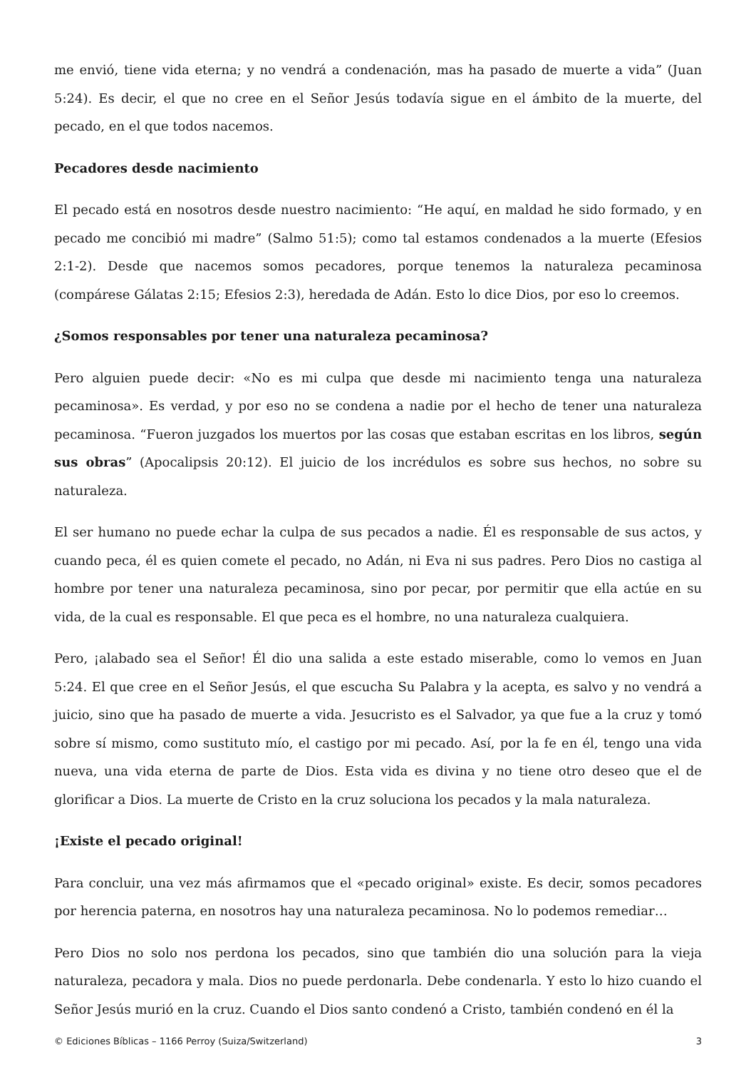me envió, tiene vida eterna; y no vendrá a condenación, mas ha pasado de muerte a vida” (Juan 5:24). Es decir, el que no cree en el Señor Jesús todavía sigue en el ámbito de la muerte, del pecado, en el que todos nacemos.
Pecadores desde nacimiento
El pecado está en nosotros desde nuestro nacimiento: “He aquí, en maldad he sido formado, y en pecado me concibió mi madre” (Salmo 51:5); como tal estamos condenados a la muerte (Efesios 2:1-2). Desde que nacemos somos pecadores, porque tenemos la naturaleza pecaminosa (compárese Gálatas 2:15; Efesios 2:3), heredada de Adán. Esto lo dice Dios, por eso lo creemos.
¿Somos responsables por tener una naturaleza pecaminosa?
Pero alguien puede decir: «No es mi culpa que desde mi nacimiento tenga una naturaleza pecaminosa». Es verdad, y por eso no se condena a nadie por el hecho de tener una naturaleza pecaminosa. “Fueron juzgados los muertos por las cosas que estaban escritas en los libros, según sus obras” (Apocalipsis 20:12). El juicio de los incrédulos es sobre sus hechos, no sobre su naturaleza.
El ser humano no puede echar la culpa de sus pecados a nadie. Él es responsable de sus actos, y cuando peca, él es quien comete el pecado, no Adán, ni Eva ni sus padres. Pero Dios no castiga al hombre por tener una naturaleza pecaminosa, sino por pecar, por permitir que ella actúe en su vida, de la cual es responsable. El que peca es el hombre, no una naturaleza cualquiera.
Pero, ¡alabado sea el Señor! Él dio una salida a este estado miserable, como lo vemos en Juan 5:24. El que cree en el Señor Jesús, el que escucha Su Palabra y la acepta, es salvo y no vendrá a juicio, sino que ha pasado de muerte a vida. Jesucristo es el Salvador, ya que fue a la cruz y tomó sobre sí mismo, como sustituto mío, el castigo por mi pecado. Así, por la fe en él, tengo una vida nueva, una vida eterna de parte de Dios. Esta vida es divina y no tiene otro deseo que el de glorificar a Dios. La muerte de Cristo en la cruz soluciona los pecados y la mala naturaleza.
¡Existe el pecado original!
Para concluir, una vez más afirmamos que el «pecado original» existe. Es decir, somos pecadores por herencia paterna, en nosotros hay una naturaleza pecaminosa. No lo podemos remediar…
Pero Dios no solo nos perdona los pecados, sino que también dio una solución para la vieja naturaleza, pecadora y mala. Dios no puede perdonarla. Debe condenarla. Y esto lo hizo cuando el Señor Jesús murió en la cruz. Cuando el Dios santo condenó a Cristo, también condenó en él la
© Ediciones Bíblicas – 1166 Perroy (Suiza/Switzerland) 3